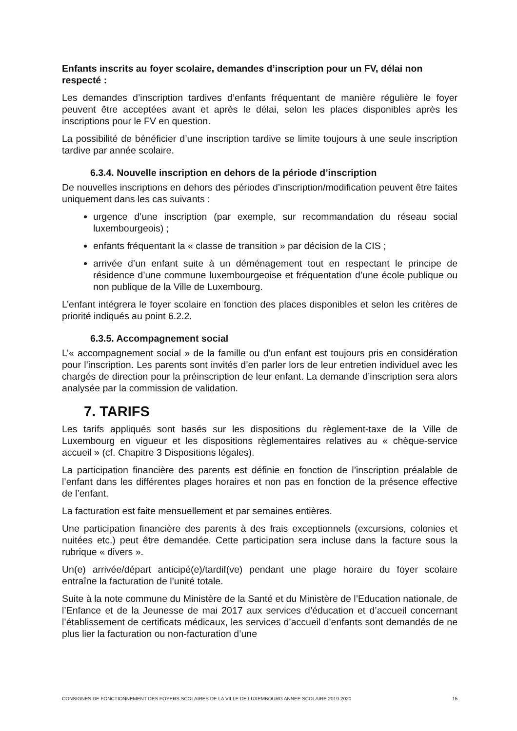Enfants inscrits au foyer scolaire, demandes d’inscription pour un FV, délai non respecté :
Les demandes d’inscription tardives d’enfants fréquentant de manière régulière le foyer peuvent être acceptées avant et après le délai, selon les places disponibles après les inscriptions pour le FV en question.
La possibilité de bénéficier d’une inscription tardive se limite toujours à une seule inscription tardive par année scolaire.
6.3.4. Nouvelle inscription en dehors de la période d’inscription
De nouvelles inscriptions en dehors des périodes d’inscription/modification peuvent être faites uniquement dans les cas suivants :
urgence d’une inscription (par exemple, sur recommandation du réseau social luxembourgeois) ;
enfants fréquentant la « classe de transition » par décision de la CIS ;
arrivée d’un enfant suite à un déménagement tout en respectant le principe de résidence d’une commune luxembourgeoise et fréquentation d’une école publique ou non publique de la Ville de Luxembourg.
L’enfant intégrera le foyer scolaire en fonction des places disponibles et selon les critères de priorité indiqués au point 6.2.2.
6.3.5. Accompagnement social
L’« accompagnement social » de la famille ou d’un enfant est toujours pris en considération pour l’inscription. Les parents sont invités d’en parler lors de leur entretien individuel avec les chargés de direction pour la préinscription de leur enfant. La demande d’inscription sera alors analysée par la commission de validation.
7. TARIFS
Les tarifs appliqués sont basés sur les dispositions du règlement-taxe de la Ville de Luxembourg en vigueur et les dispositions règlementaires relatives au « chèque-service accueil » (cf. Chapitre 3 Dispositions légales).
La participation financière des parents est définie en fonction de l’inscription préalable de l’enfant dans les différentes plages horaires et non pas en fonction de la présence effective de l’enfant.
La facturation est faite mensuellement et par semaines entières.
Une participation financière des parents à des frais exceptionnels (excursions, colonies et nuitées etc.) peut être demandée. Cette participation sera incluse dans la facture sous la rubrique « divers ».
Un(e) arrivée/départ anticipé(e)/tardif(ve) pendant une plage horaire du foyer scolaire entraîne la facturation de l’unité totale.
Suite à la note commune du Ministère de la Santé et du Ministère de l’Education nationale, de l’Enfance et de la Jeunesse de mai 2017 aux services d’éducation et d’accueil concernant l’établissement de certificats médicaux, les services d’accueil d’enfants sont demandés de ne plus lier la facturation ou non-facturation d’une
CONSIGNES DE FONCTIONNEMENT DES FOYERS SCOLAIRES DE LA VILLE DE LUXEMBOURG ANNEE SCOLAIRE 2019-2020 15